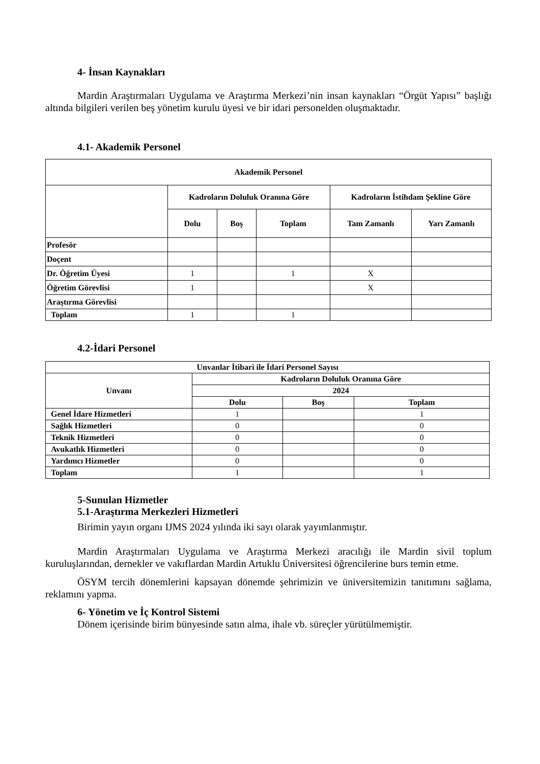4- İnsan Kaynakları
Mardin Araştırmaları Uygulama ve Araştırma Merkezi’nin insan kaynakları “Örgüt Yapısı” başlığı altında bilgileri verilen beş yönetim kurulu üyesi ve bir idari personelden oluşmaktadır.
4.1- Akademik Personel
| Akademik Personel | | | | | |
| --- | --- | --- | --- | --- | --- |
| | Kadroların Doluluk Oranına Göre | | | Kadroların İstihdam Şekline Göre | |
| | Dolu | Boş | Toplam | Tam Zamanlı | Yarı Zamanlı |
| Profesör | | | | | |
| Doçent | | | | | |
| Dr. Öğretim Üyesi | 1 | | 1 | X | |
| Öğretim Görevlisi | 1 | | | X | |
| Araştırma Görevlisi | | | | | |
| Toplam | 1 | | 1 | | |
4.2-İdari Personel
| Unvanlar İtibari ile İdari Personel Sayısı | | | |
| --- | --- | --- | --- |
| Unvanı | Kadroların Doluluk Oranına Göre | | |
| | 2024 | | |
| | Dolu | Boş | Toplam |
| Genel İdare Hizmetleri | 1 | | 1 |
| Sağlık Hizmetleri | 0 | | 0 |
| Teknik Hizmetleri | 0 | | 0 |
| Avukatlık Hizmetleri | 0 | | 0 |
| Yardımcı Hizmetler | 0 | | 0 |
| Toplam | 1 | | 1 |
5-Sunulan Hizmetler
5.1-Araştırma Merkezleri Hizmetleri
Birimin yayın organı IJMS 2024 yılında iki sayı olarak yayımlanmıştır.
Mardin Araştırmaları Uygulama ve Araştırma Merkezi aracılığı ile Mardin sivil toplum kuruluşlarından, dernekler ve vakıflardan Mardin Artuklu Üniversitesi öğrencilerine burs temin etme.
ÖSYM tercih dönemlerini kapsayan dönemde şehrimizin ve üniversitemizin tanıtımını sağlama, reklamını yapma.
6- Yönetim ve İç Kontrol Sistemi
Dönem içerisinde birim bünyesinde satın alma, ihale vb. süreçler yürütülmemiştir.